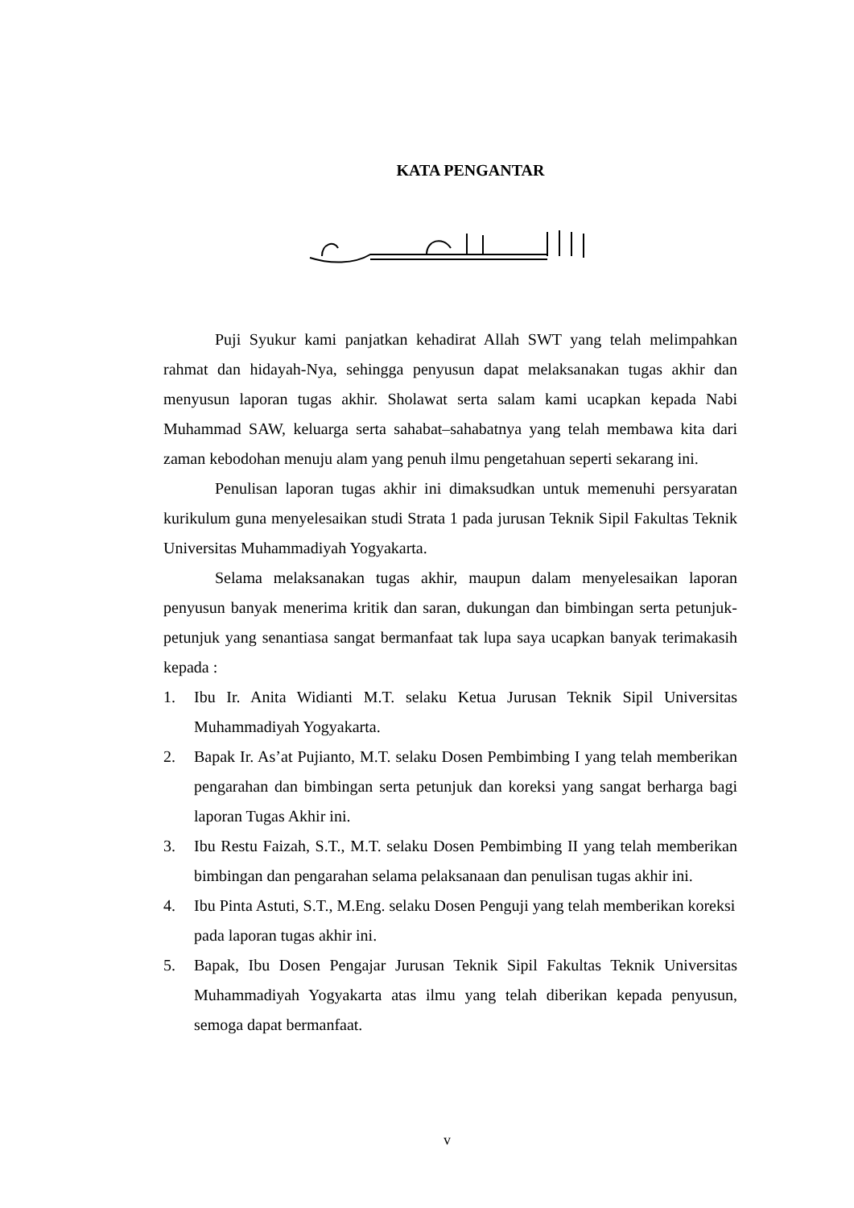KATA PENGANTAR
Puji Syukur kami panjatkan kehadirat Allah SWT yang telah melimpahkan rahmat dan hidayah-Nya, sehingga penyusun dapat melaksanakan tugas akhir dan menyusun laporan tugas akhir. Sholawat serta salam kami ucapkan kepada Nabi Muhammad SAW, keluarga serta sahabat–sahabatnya yang telah membawa kita dari zaman kebodohan menuju alam yang penuh ilmu pengetahuan seperti sekarang ini.
Penulisan laporan tugas akhir ini dimaksudkan untuk memenuhi persyaratan kurikulum guna menyelesaikan studi Strata 1 pada jurusan Teknik Sipil Fakultas Teknik Universitas Muhammadiyah Yogyakarta.
Selama melaksanakan tugas akhir, maupun dalam menyelesaikan laporan penyusun banyak menerima kritik dan saran, dukungan dan bimbingan serta petunjuk-petunjuk yang senantiasa sangat bermanfaat tak lupa saya ucapkan banyak terimakasih kepada :
1. Ibu Ir. Anita Widianti M.T. selaku Ketua Jurusan Teknik Sipil Universitas Muhammadiyah Yogyakarta.
2. Bapak Ir. As’at Pujianto, M.T. selaku Dosen Pembimbing I yang telah memberikan pengarahan dan bimbingan serta petunjuk dan koreksi yang sangat berharga bagi laporan Tugas Akhir ini.
3. Ibu Restu Faizah, S.T., M.T. selaku Dosen Pembimbing II yang telah memberikan bimbingan dan pengarahan selama pelaksanaan dan penulisan tugas akhir ini.
4. Ibu Pinta Astuti, S.T., M.Eng. selaku Dosen Penguji yang telah memberikan koreksi pada laporan tugas akhir ini.
5. Bapak, Ibu Dosen Pengajar Jurusan Teknik Sipil Fakultas Teknik Universitas Muhammadiyah Yogyakarta atas ilmu yang telah diberikan kepada penyusun, semoga dapat bermanfaat.
v